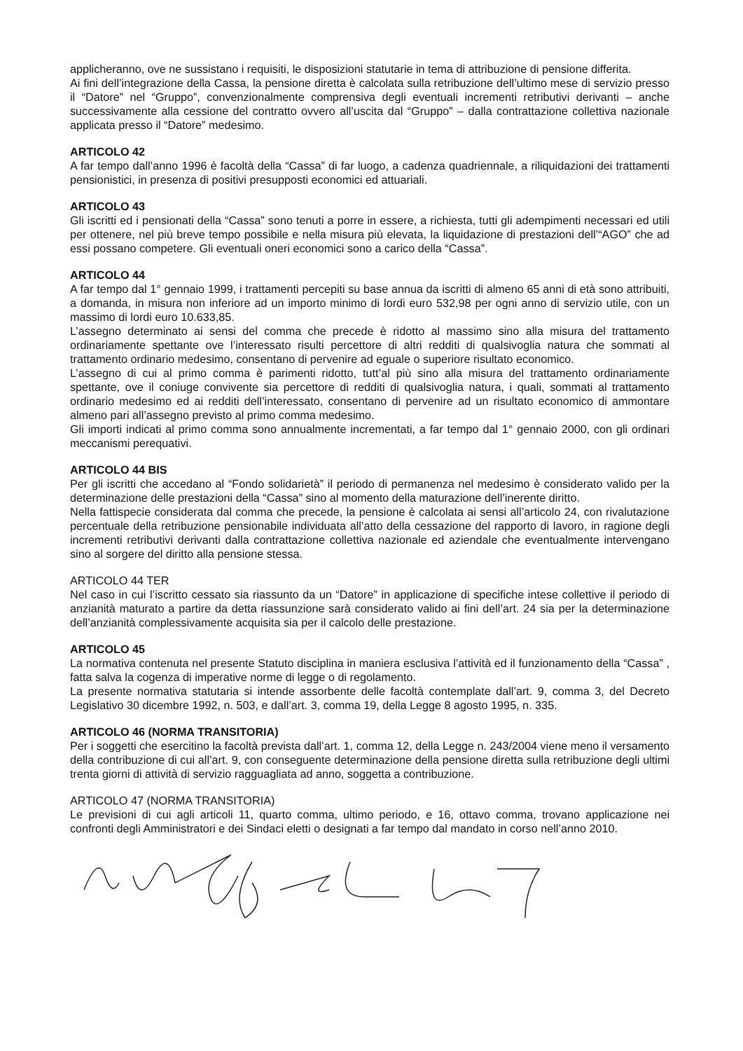applicheranno, ove ne sussistano i requisiti, le disposizioni statutarie in tema di attribuzione di pensione differita.
Ai fini dell’integrazione della Cassa, la pensione diretta è calcolata sulla retribuzione dell’ultimo mese di servizio presso il “Datore” nel “Gruppo”, convenzionalmente comprensiva degli eventuali incrementi retributivi derivanti – anche successivamente alla cessione del contratto ovvero all’uscita dal “Gruppo” – dalla contrattazione collettiva nazionale applicata presso il “Datore” medesimo.
ARTICOLO 42
A far tempo dall’anno 1996 è facoltà della “Cassa” di far luogo, a cadenza quadriennale, a riliquidazioni dei trattamenti pensionistici, in presenza di positivi presupposti economici ed attuariali.
ARTICOLO 43
Gli iscritti ed i pensionati della “Cassa” sono tenuti a porre in essere, a richiesta, tutti gli adempimenti necessari ed utili per ottenere, nel più breve tempo possibile e nella misura più elevata, la liquidazione di prestazioni dell’“AGO” che ad essi possano competere. Gli eventuali oneri economici sono a carico della “Cassa”.
ARTICOLO 44
A far tempo dal 1° gennaio 1999, i trattamenti percepiti su base annua da iscritti di almeno 65 anni di età sono attribuiti, a domanda, in misura non inferiore ad un importo minimo di lordi euro 532,98 per ogni anno di servizio utile, con un massimo di lordi euro 10.633,85.
L’assegno determinato ai sensi del comma che precede è ridotto al massimo sino alla misura del trattamento ordinariamente spettante ove l’interessato risulti percettore di altri redditi di qualsivoglia natura che sommati al trattamento ordinario medesimo, consentano di pervenire ad eguale o superiore risultato economico.
L’assegno di cui al primo comma è parimenti ridotto, tutt’al più sino alla misura del trattamento ordinariamente spettante, ove il coniuge convivente sia percettore di redditi di qualsivoglia natura, i quali, sommati al trattamento ordinario medesimo ed ai redditi dell’interessato, consentano di pervenire ad un risultato economico di ammontare almeno pari all’assegno previsto al primo comma medesimo.
Gli importi indicati al primo comma sono annualmente incrementati, a far tempo dal 1° gennaio 2000, con gli ordinari meccanismi perequativi.
ARTICOLO 44 BIS
Per gli iscritti che accedano al “Fondo solidarietà” il periodo di permanenza nel medesimo è considerato valido per la determinazione delle prestazioni della “Cassa” sino al momento della maturazione dell’inerente diritto.
Nella fattispecie considerata dal comma che precede, la pensione è calcolata ai sensi all’articolo 24, con rivalutazione percentuale della retribuzione pensionabile individuata all’atto della cessazione del rapporto di lavoro, in ragione degli incrementi retributivi derivanti dalla contrattazione collettiva nazionale ed aziendale che eventualmente intervengano sino al sorgere del diritto alla pensione stessa.
ARTICOLO 44 TER
Nel caso in cui l’iscritto cessato sia riassunto da un “Datore” in applicazione di specifiche intese collettive il periodo di anzianità maturato a partire da detta riassunzione sarà considerato valido ai fini dell’art. 24 sia per la determinazione dell’anzianità complessivamente acquisita sia per il calcolo delle prestazione.
ARTICOLO 45
La normativa contenuta nel presente Statuto disciplina in maniera esclusiva l’attività ed il funzionamento della “Cassa” , fatta salva la cogenza di imperative norme di legge o di regolamento.
La presente normativa statutaria si intende assorbente delle facoltà contemplate dall’art. 9, comma 3, del Decreto Legislativo 30 dicembre 1992, n. 503, e dall’art. 3, comma 19, della Legge 8 agosto 1995, n. 335.
ARTICOLO 46 (NORMA TRANSITORIA)
Per i soggetti che esercitino la facoltà prevista dall’art. 1, comma 12, della Legge n. 243/2004 viene meno il versamento della contribuzione di cui all’art. 9, con conseguente determinazione della pensione diretta sulla retribuzione degli ultimi trenta giorni di attività di servizio ragguagliata ad anno, soggetta a contribuzione.
ARTICOLO 47 (NORMA TRANSITORIA)
Le previsioni di cui agli articoli 11, quarto comma, ultimo periodo, e 16, ottavo comma, trovano applicazione nei confronti degli Amministratori e dei Sindaci eletti o designati a far tempo dal mandato in corso nell’anno 2010.